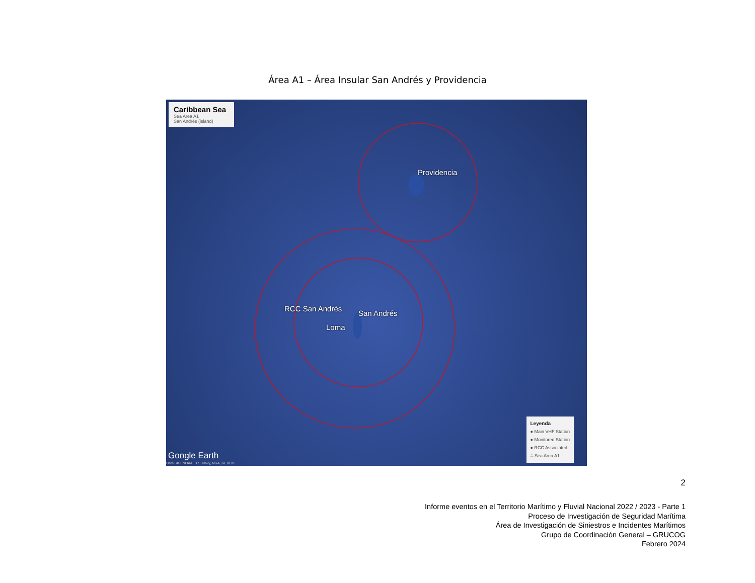Área A1 – Área Insular San Andrés y Providencia
Caribbean Sea
Sea Area A1
San Andrés (island)
Providencia
RCC San Andrés
San Andrés
Loma
Leyenda
● Main VHF Station
● Monitored Station
● RCC Associated
∴ Sea Area A1
Google Earth
Data SIO, NOAA, U.S. Navy, NGA, GEBCO
2
Informe eventos en el Territorio Marítimo y Fluvial Nacional 2022 / 2023 - Parte 1
Proceso de Investigación de Seguridad Marítima
Área de Investigación de Siniestros e Incidentes Marítimos
Grupo de Coordinación General – GRUCOG
Febrero 2024